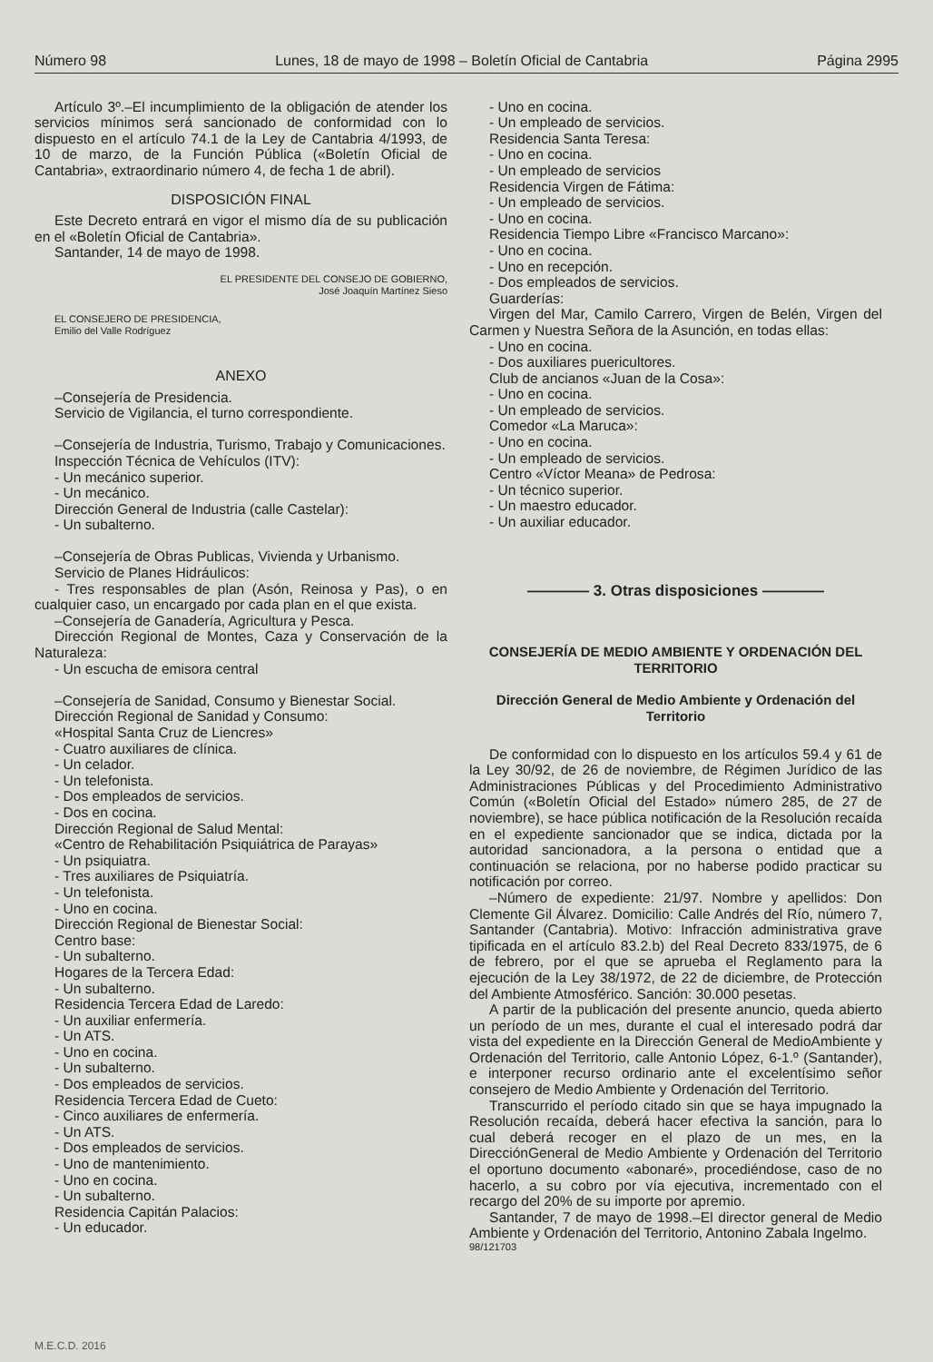Número 98 Lunes, 18 de mayo de 1998 – Boletín Oficial de Cantabria Página 2995
Artículo 3º.–El incumplimiento de la obligación de atender los servicios mínimos será sancionado de conformidad con lo dispuesto en el artículo 74.1 de la Ley de Cantabria 4/1993, de 10 de marzo, de la Función Pública («Boletín Oficial de Cantabria», extraordinario número 4, de fecha 1 de abril).
DISPOSICIÓN FINAL
Este Decreto entrará en vigor el mismo día de su publicación en el «Boletín Oficial de Cantabria».
Santander, 14 de mayo de 1998.
EL PRESIDENTE DEL CONSEJO DE GOBIERNO,
José Joaquín Martínez Sieso
EL CONSEJERO DE PRESIDENCIA,
Emilio del Valle Rodríguez
ANEXO
–Consejería de Presidencia.
Servicio de Vigilancia, el turno correspondiente.
–Consejería de Industria, Turismo, Trabajo y Comunicaciones.
Inspección Técnica de Vehículos (ITV):
- Un mecánico superior.
- Un mecánico.
Dirección General de Industria (calle Castelar):
- Un subalterno.
–Consejería de Obras Publicas, Vivienda y Urbanismo.
Servicio de Planes Hidráulicos:
- Tres responsables de plan (Asón, Reinosa y Pas), o en cualquier caso, un encargado por cada plan en el que exista.
–Consejería de Ganadería, Agricultura y Pesca.
Dirección Regional de Montes, Caza y Conservación de la Naturaleza:
- Un escucha de emisora central
–Consejería de Sanidad, Consumo y Bienestar Social.
Dirección Regional de Sanidad y Consumo:
«Hospital Santa Cruz de Liencres»
- Cuatro auxiliares de clínica.
- Un celador.
- Un telefonista.
- Dos empleados de servicios.
- Dos en cocina.
Dirección Regional de Salud Mental:
«Centro de Rehabilitación Psiquiátrica de Parayas»
- Un psiquiatra.
- Tres auxiliares de Psiquiatría.
- Un telefonista.
- Uno en cocina.
Dirección Regional de Bienestar Social:
Centro base:
- Un subalterno.
Hogares de la Tercera Edad:
- Un subalterno.
Residencia Tercera Edad de Laredo:
- Un auxiliar enfermería.
- Un ATS.
- Uno en cocina.
- Un subalterno.
- Dos empleados de servicios.
Residencia Tercera Edad de Cueto:
- Cinco auxiliares de enfermería.
- Un ATS.
- Dos empleados de servicios.
- Uno de mantenimiento.
- Uno en cocina.
- Un subalterno.
Residencia Capitán Palacios:
- Un educador.
- Uno en cocina.
- Un empleado de servicios.
Residencia Santa Teresa:
- Uno en cocina.
- Un empleado de servicios
Residencia Virgen de Fátima:
- Un empleado de servicios.
- Uno en cocina.
Residencia Tiempo Libre «Francisco Marcano»:
- Uno en cocina.
- Uno en recepción.
- Dos empleados de servicios.
Guarderías:
Virgen del Mar, Camilo Carrero, Virgen de Belén, Virgen del Carmen y Nuestra Señora de la Asunción, en todas ellas:
- Uno en cocina.
- Dos auxiliares puericultores.
Club de ancianos «Juan de la Cosa»:
- Uno en cocina.
- Un empleado de servicios.
Comedor «La Maruca»:
- Uno en cocina.
- Un empleado de servicios.
Centro «Víctor Meana» de Pedrosa:
- Un técnico superior.
- Un maestro educador.
- Un auxiliar educador.
———— 3. Otras disposiciones ————
CONSEJERÍA DE MEDIO AMBIENTE Y ORDENACIÓN DEL TERRITORIO
Dirección General de Medio Ambiente y Ordenación del Territorio
De conformidad con lo dispuesto en los artículos 59.4 y 61 de la Ley 30/92, de 26 de noviembre, de Régimen Jurídico de las Administraciones Públicas y del Procedimiento Administrativo Común («Boletín Oficial del Estado» número 285, de 27 de noviembre), se hace pública notificación de la Resolución recaída en el expediente sancionador que se indica, dictada por la autoridad sancionadora, a la persona o entidad que a continuación se relaciona, por no haberse podido practicar su notificación por correo.
–Número de expediente: 21/97. Nombre y apellidos: Don Clemente Gil Álvarez. Domicilio: Calle Andrés del Río, número 7, Santander (Cantabria). Motivo: Infracción administrativa grave tipificada en el artículo 83.2.b) del Real Decreto 833/1975, de 6 de febrero, por el que se aprueba el Reglamento para la ejecución de la Ley 38/1972, de 22 de diciembre, de Protección del Ambiente Atmosférico. Sanción: 30.000 pesetas.
A partir de la publicación del presente anuncio, queda abierto un período de un mes, durante el cual el interesado podrá dar vista del expediente en la Dirección General de MedioAmbiente y Ordenación del Territorio, calle Antonio López, 6-1.º (Santander), e interponer recurso ordinario ante el excelentísimo señor consejero de Medio Ambiente y Ordenación del Territorio.
Transcurrido el período citado sin que se haya impugnado la Resolución recaída, deberá hacer efectiva la sanción, para lo cual deberá recoger en el plazo de un mes, en la DirecciónGeneral de Medio Ambiente y Ordenación del Territorio el oportuno documento «abonaré», procediéndose, caso de no hacerlo, a su cobro por vía ejecutiva, incrementado con el recargo del 20% de su importe por apremio.
Santander, 7 de mayo de 1998.–El director general de Medio Ambiente y Ordenación del Territorio, Antonino Zabala Ingelmo.
98/121703
M.E.C.D. 2016